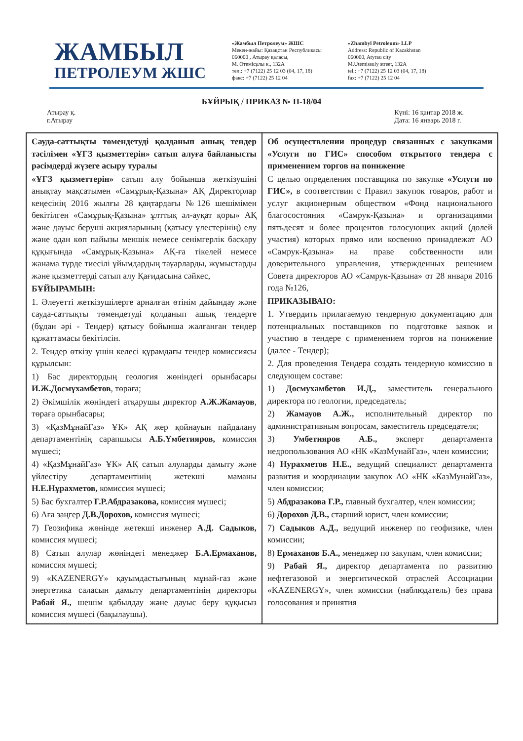ЖАМБЫЛ
ПЕТРОЛЕУМ ЖШС
«Жамбыл Петролеум» ЖШС
Мекен-жайы: Қазақстан Республикасы
060000 , Атырау қаласы,
М. Өтемісұлы к., 132А
тел.: +7 (7122) 25 12 03 (04, 17, 18)
факс: +7 (7122) 25 12 04
«Zhambyl Petroleum» LLP
Address: Republic of Kazakhstan
060000, Atyrau city
M.Utemissuly street, 132A
tel.: +7 (7122) 25 12 03 (04, 17, 18)
fax: +7 (7122) 25 12 04
БҰЙРЫҚ / ПРИКАЗ № П-18/04
Атырау қ.
г.Атырау
Күні: 16 қаңтар 2018 ж.
Дата: 16 январь 2018 г.
| Сауда-саттықты төмендетуді қолданып ашық тендер тәсілімен «ҰГЗ қызметтерін» сатып алуға байланысты рәсімдерді жүзеге асыру туралы «ҰГЗ қызметтерін» сатып алу бойынша жеткізушіні анықтау мақсатымен «Самұрық-Қазына» АҚ Директорлар кеңесінің 2016 жылғы 28 қаңтардағы №126 шешімімен бекітілген «Самұрық-Қазына» ұлттық әл-ауқат қоры» АҚ және дауыс беруші акцияларының (қатысу үлестерінің) елу және одан көп пайызы меншік немесе сенімгерлік басқару құқығында «Самұрық-Қазына» АҚ-ға тікелей немесе жанама түрде тиесілі ұйымдардың тауарларды, жұмыстарды және қызметтерді сатып алу Қағидасына сәйкес, БҰЙЫРАМЫН: 1. Әлеуетті жеткізушілерге арналған өтінім дайындау және сауда-саттықты төмендетуді қолданып ашық тендерге (бұдан әрі - Тендер) қатысу бойынша жалғанған тендер құжаттамасы бекітілсін. 2. Тендер өткізу үшін келесі құрамдағы тендер комиссиясы құрылсын: 1) Бас директордың геология жөніндегі орынбасары И.Ж.Досмұхамбетов , төраға; 2) Әкімшілік жөніндегі атқарушы директор А.Ж.Жамауов , төраға орынбасары; 3) «ҚазМұнайГаз» ҰК» АҚ жер қойнауын пайдалану департаментінің сарапшысы А.Б.Үмбетияров, комиссия мүшесі; 4) «ҚазМұнайГаз» ҰК» АҚ сатып алуларды дамыту және үйлестіру департаментінің жетекші маманы Н.Е.Нұрахметов, комиссия мүшесі; 5) Бас бухгалтер Г.Р.Абдразакова, комиссия мүшесі; 6) Аға заңгер Д.В.Дорохов, комиссия мүшесі; 7) Геозифика жөнінде жетекші инженер А.Д. Садыков, комиссия мүшесі; 8) Сатып алулар жөніндегі менеджер Б.А.Ермаханов, комиссия мүшесі; 9) «KAZENERGY» қауымдастығының мұнай-газ және энергетика саласын дамыту департаментінің директоры Рабай Я., шешім қабылдау және дауыс беру құқысыз комиссия мүшесі (бақылаушы). | Об осуществлении процедур связанных с закупками «Услуги по ГИС» способом открытого тендера с применением торгов на понижение С целью определения поставщика по закупке «Услуги по ГИС», в соответствии с Правил закупок товаров, работ и услуг акционерным обществом «Фонд национального благосостояния «Самрук-Қазына» и организациями пятьдесят и более процентов голосующих акций (долей участия) которых прямо или косвенно принадлежат АО «Самрук-Қазына» на праве собственности или доверительного управления, утвержденных решением Совета директоров АО «Самрук-Қазына» от 28 января 2016 года №126, ПРИКАЗЫВАЮ: 1. Утвердить прилагаемую тендерную документацию для потенциальных поставщиков по подготовке заявок и участию в тендере с применением торгов на понижение (далее - Тендер); 2. Для проведения Тендера создать тендерную комиссию в следующем составе: 1) Досмухамбетов И.Д., заместитель генерального директора по геологии, председатель; 2) Жамауов А.Ж., исполнительный директор по административным вопросам, заместитель председателя; 3) Умбетияров А.Б., эксперт департамента недропользования АО «НК «КазМунайГаз», член комиссии; 4) Нурахметов Н.Е., ведущий специалист департамента развития и координации закупок АО «НК «КазМунайГаз», член комиссии; 5) Абдразакова Г.Р., главный бухгалтер, член комиссии; 6) Дорохов Д.В., старший юрист, член комиссии; 7) Садыков А.Д., ведущий инженер по геофизике, член комиссии; 8) Ермаханов Б.А., менеджер по закупам, член комиссии; 9) Рабай Я., директор департамента по развитию нефтегазовой и энергитической отраслей Ассоциации «KAZENERGY», член комиссии (наблюдатель) без права голосования и принятия |